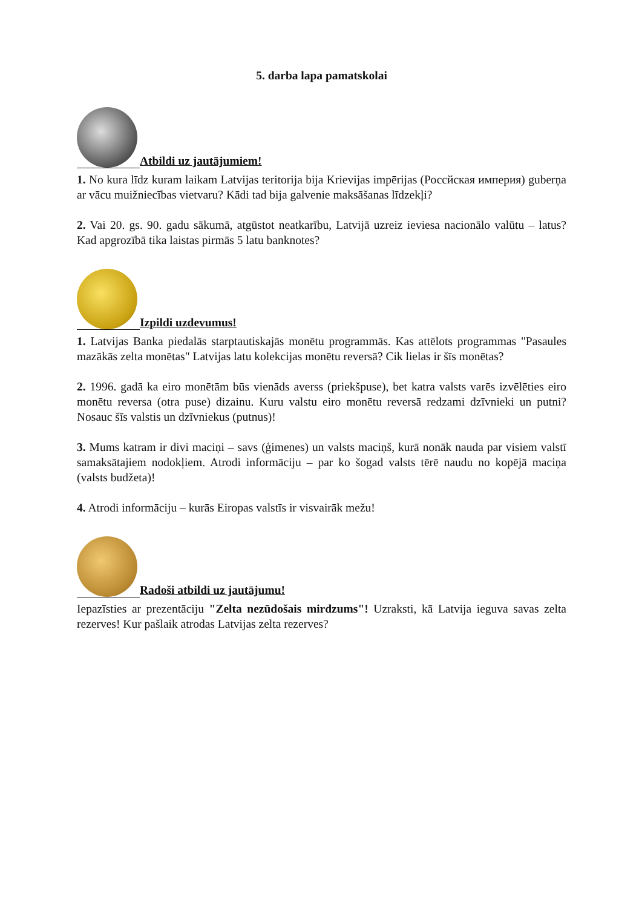5. darba lapa pamatskolai
Atbildi uz jautājumiem!
1. No kura līdz kuram laikam Latvijas teritorija bija Krievijas impērijas (Россйская империя) guberņa ar vācu muižniecības vietvaru? Kādi tad bija galvenie maksāšanas līdzekļi?
2. Vai 20. gs. 90. gadu sākumā, atgūstot neatkarību, Latvijā uzreiz ieviesa nacionālo valūtu – latus? Kad apgrozībā tika laistas pirmās 5 latu banknotes?
Izpildi uzdevumus!
1. Latvijas Banka piedalās starptautiskajās monētu programmās. Kas attēlots programmas "Pasaules mazākās zelta monētas" Latvijas latu kolekcijas monētu reversā? Cik lielas ir šīs monētas?
2. 1996. gadā ka eiro monētām būs vienāds averss (priekšpuse), bet katra valsts varēs izvēlēties eiro monētu reversa (otra puse) dizainu. Kuru valstu eiro monētu reversā redzami dzīvnieki un putni? Nosauc šīs valstis un dzīvniekus (putnus)!
3. Mums katram ir divi maciņi – savs (ģimenes) un valsts maciņš, kurā nonāk nauda par visiem valstī samaksātajiem nodokļiem. Atrodi informāciju – par ko šogad valsts tērē naudu no kopējā maciņa (valsts budžeta)!
4. Atrodi informāciju – kurās Eiropas valstīs ir visvairāk mežu!
Radoši atbildi uz jautājumu!
Iepazīsties ar prezentāciju "Zelta nezūdošais mirdzums"! Uzraksti, kā Latvija ieguva savas zelta rezerves! Kur pašlaik atrodas Latvijas zelta rezerves?